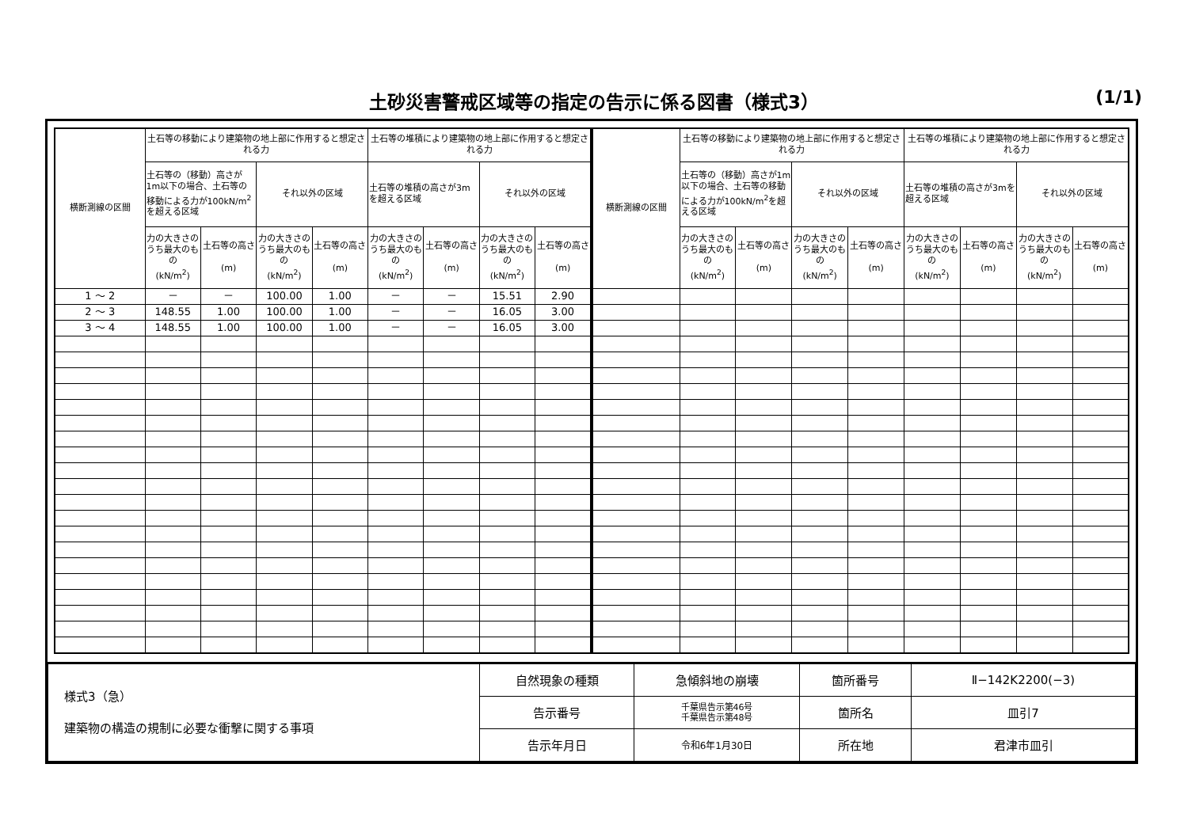土砂災害警戒区域等の指定の告示に係る図書（様式3）
(1/1)
| 横断測線の区間 | 土石等の移動により建築物の地上部に作用すると想定される力 | | | | 土石等の堆積により建築物の地上部に作用すると想定される力 | | | |
| --- | --- | --- | --- | --- | --- | --- | --- | --- |
| | 土石等の（移動）高さが1m以下の場合、土石等の移動による力が100kN/m<sup>2</sup>を超える区域 | | それ以外の区域 | | 土石等の堆積の高さが3mを超える区域 | | それ以外の区域 | |
| | 力の大きさのうち最大のもの (kN/m<sup>2</sup>) | 土石等の高さ (m) | 力の大きさのうち最大のもの (kN/m<sup>2</sup>) | 土石等の高さ (m) | 力の大きさのうち最大のもの (kN/m<sup>2</sup>) | 土石等の高さ (m) | 力の大きさのうち最大のもの (kN/m<sup>2</sup>) | 土石等の高さ (m) |
| 1 ～ 2 | － | － | 100.00 | 1.00 | － | － | 15.51 | 2.90 |
| 2 ～ 3 | 148.55 | 1.00 | 100.00 | 1.00 | － | － | 16.05 | 3.00 |
| 3 ～ 4 | 148.55 | 1.00 | 100.00 | 1.00 | － | － | 16.05 | 3.00 |
| 横断測線の区間 | 土石等の移動により建築物の地上部に作用すると想定される力 | | | | 土石等の堆積により建築物の地上部に作用すると想定される力 | | | |
| --- | --- | --- | --- | --- | --- | --- | --- | --- |
| | 土石等の（移動）高さが1m以下の場合、土石等の移動による力が100kN/m<sup>2</sup>を超える区域 | | それ以外の区域 | | 土石等の堆積の高さが3mを超える区域 | | それ以外の区域 | |
| | 力の大きさのうち最大のもの (kN/m<sup>2</sup>) | 土石等の高さ (m) | 力の大きさのうち最大のもの (kN/m<sup>2</sup>) | 土石等の高さ (m) | 力の大きさのうち最大のもの (kN/m<sup>2</sup>) | 土石等の高さ (m) | 力の大きさのうち最大のもの (kN/m<sup>2</sup>) | 土石等の高さ (m) |
| 様式3（急） 建築物の構造の規制に必要な衝撃に関する事項 | 自然現象の種類 | 急傾斜地の崩壊 | 箇所番号 | Ⅱ−142K2200(−3) |
| | 告示番号 | 千葉県告示第46号 千葉県告示第48号 | 箇所名 | 皿引7 |
| | 告示年月日 | 令和6年1月30日 | 所在地 | 君津市皿引 |